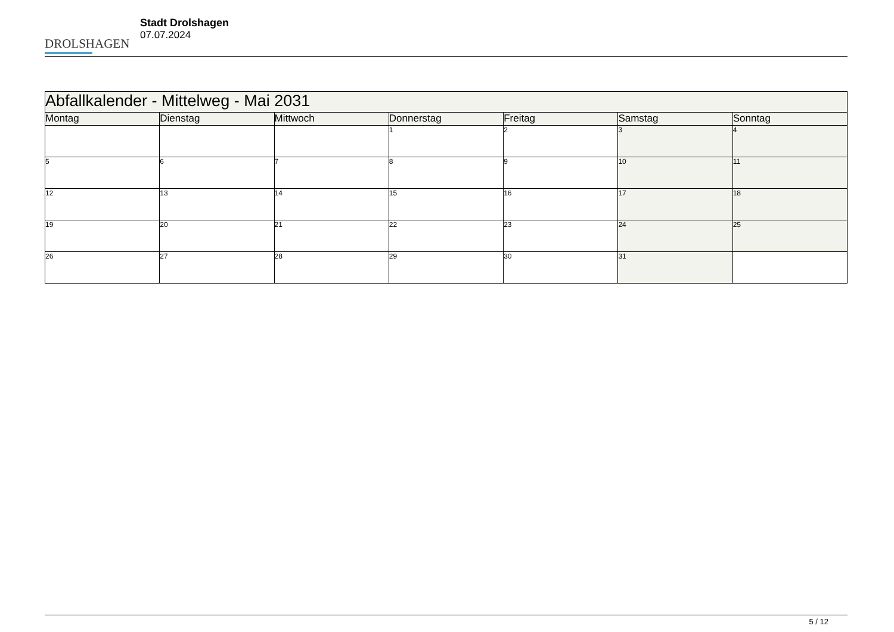DROLSHAGEN
Stadt Drolshagen
07.07.2024
| Abfallkalender - Mittelweg - Mai 2031 | | | | | | |
| --- | --- | --- | --- | --- | --- | --- |
| Montag | Dienstag | Mittwoch | Donnerstag | Freitag | Samstag | Sonntag |
| | | | 1 | 2 | 3 | 4 |
| 5 | 6 | 7 | 8 | 9 | 10 | 11 |
| 12 | 13 | 14 | 15 | 16 | 17 | 18 |
| 19 | 20 | 21 | 22 | 23 | 24 | 25 |
| 26 | 27 | 28 | 29 | 30 | 31 | |
5 / 12